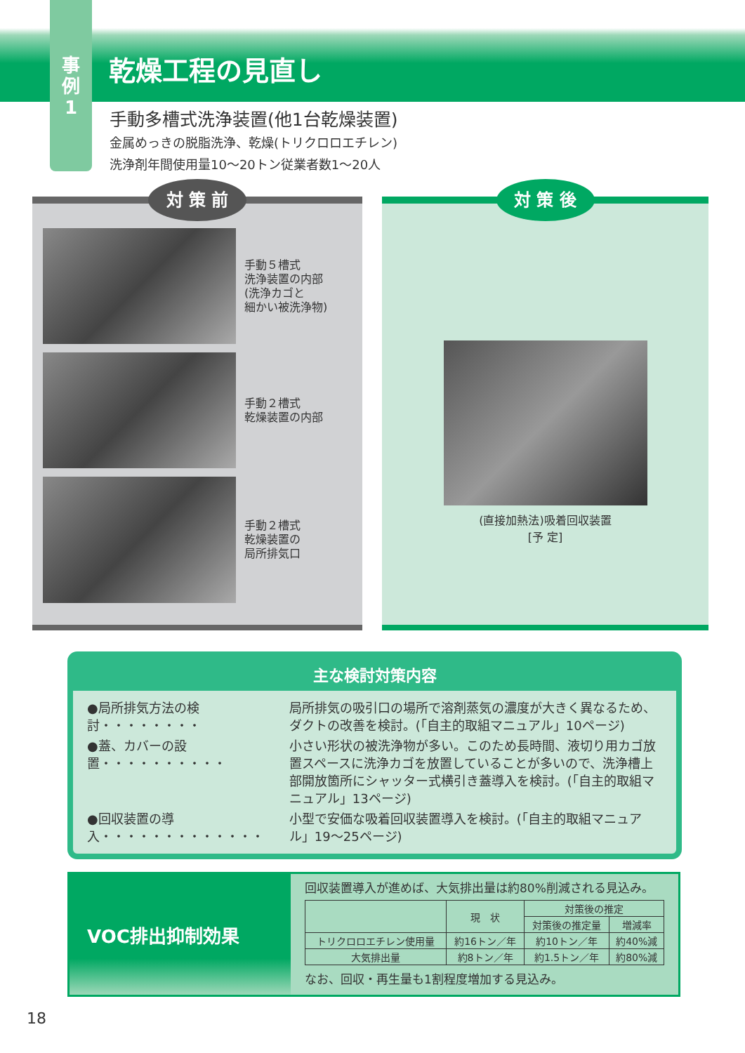事
例
1
乾燥工程の見直し
手動多槽式洗浄装置(他1台乾燥装置)
金属めっきの脱脂洗浄、乾燥(トリクロロエチレン)
洗浄剤年間使用量10〜20トン従業者数1〜20人
対 策 前
手動５槽式
洗浄装置の内部
(洗浄カゴと
細かい被洗浄物)
手動２槽式
乾燥装置の内部
手動２槽式
乾燥装置の
局所排気口
対 策 後
(直接加熱法)吸着回収装置
[予 定]
主な検討対策内容
| ●局所排気方法の検討・・・・・・・・ | 局所排気の吸引口の場所で溶剤蒸気の濃度が大きく異なるため、ダクトの改善を検討。(「自主的取組マニュアル」10ページ) |
| ●蓋、カバーの設置・・・・・・・・・・ | 小さい形状の被洗浄物が多い。このため長時間、液切り用カゴ放置スペースに洗浄カゴを放置していることが多いので、洗浄槽上部開放箇所にシャッター式横引き蓋導入を検討。(「自主的取組マニュアル」13ページ) |
| ●回収装置の導入・・・・・・・・・・・・・ | 小型で安価な吸着回収装置導入を検討。(「自主的取組マニュアル」19〜25ページ) |
VOC排出抑制効果
回収装置導入が進めば、大気排出量は約80%削減される見込み。
| | 現 状 | 対策後の推定 | |
| --- | --- | --- | --- |
| | | 対策後の推定量 | 増減率 |
| トリクロロエチレン使用量 | 約16トン／年 | 約10トン／年 | 約40%減 |
| 大気排出量 | 約8トン／年 | 約1.5トン／年 | 約80%減 |
なお、回収・再生量も1割程度増加する見込み。
18